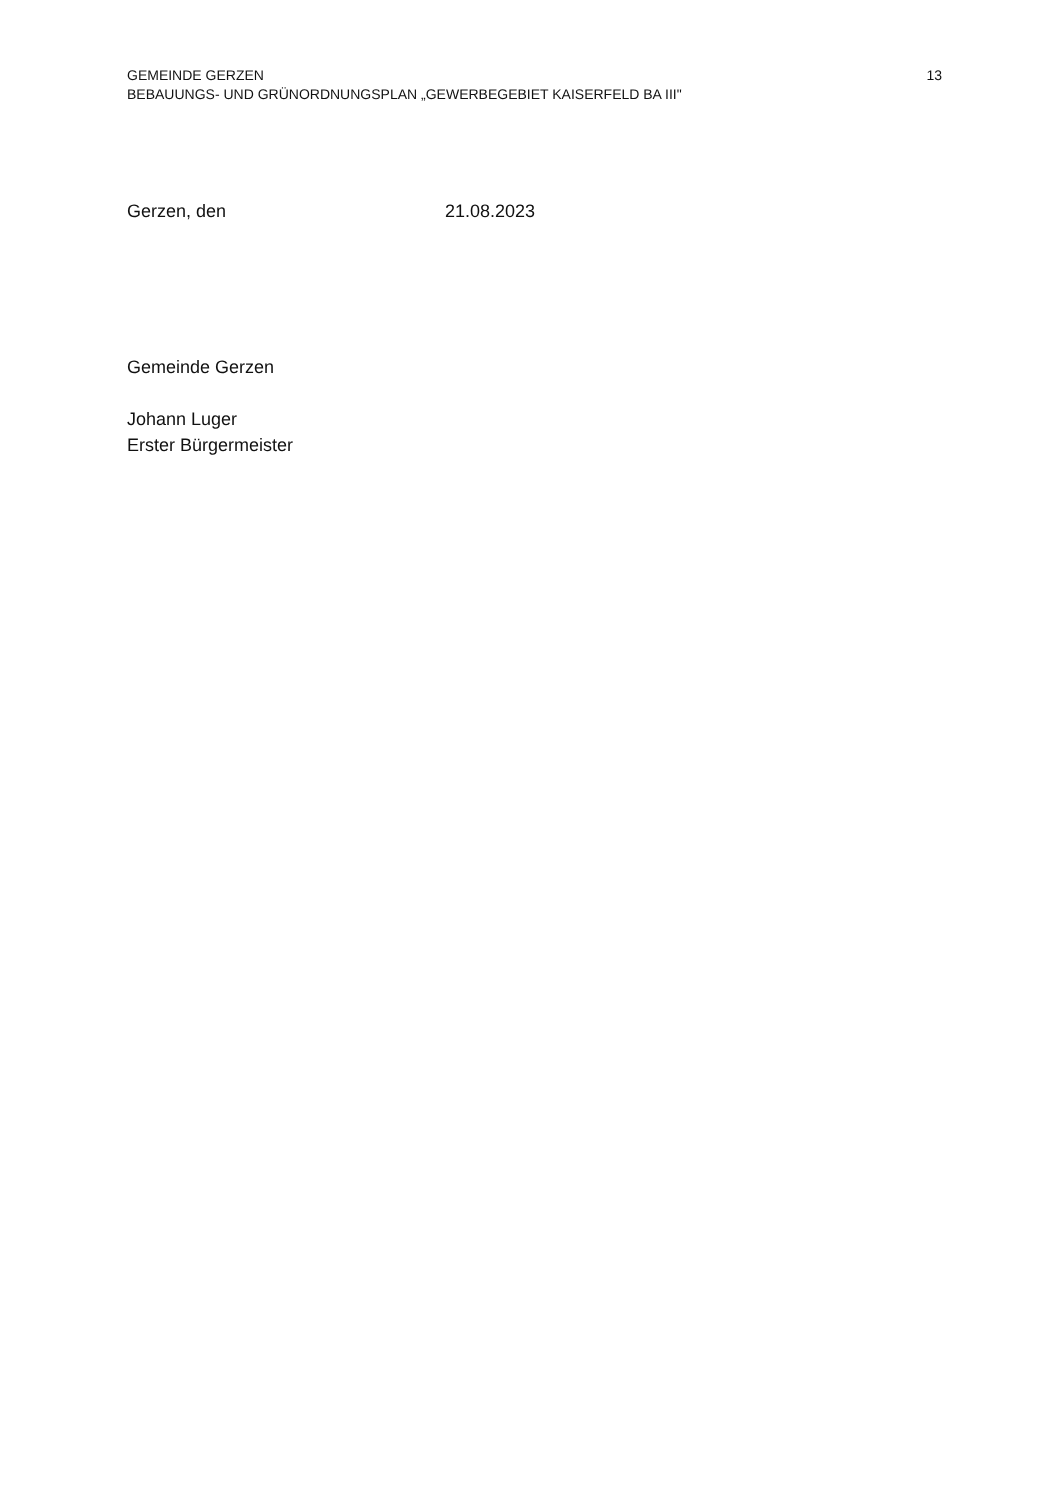GEMEINDE GERZEN
BEBAUUNGS- UND GRÜNORDNUNGSPLAN „GEWERBEGEBIET KAISERFELD BA III"
13
Gerzen, den 21.08.2023
Gemeinde Gerzen
Johann Luger
Erster Bürgermeister